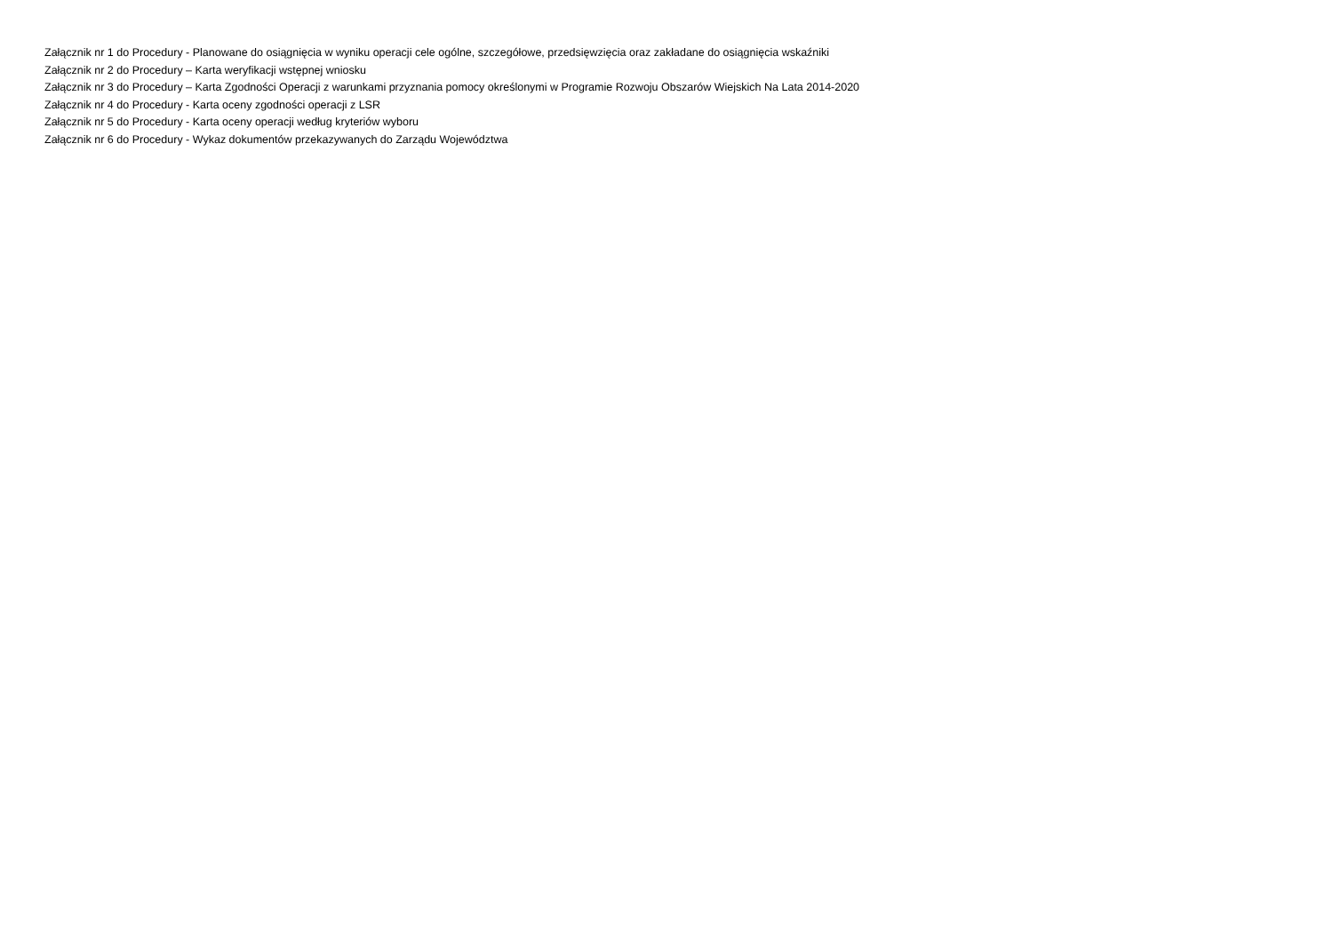Załącznik nr 1 do Procedury - Planowane do osiągnięcia w wyniku operacji cele ogólne, szczegółowe, przedsięwzięcia oraz zakładane do osiągnięcia wskaźniki
Załącznik nr 2 do Procedury – Karta weryfikacji wstępnej wniosku
Załącznik nr 3 do Procedury – Karta Zgodności Operacji z warunkami przyznania pomocy określonymi w Programie Rozwoju Obszarów Wiejskich Na Lata 2014-2020
Załącznik nr 4 do Procedury - Karta oceny zgodności operacji z LSR
Załącznik nr 5 do Procedury - Karta oceny operacji według kryteriów wyboru
Załącznik nr 6 do Procedury - Wykaz dokumentów przekazywanych do Zarządu Województwa